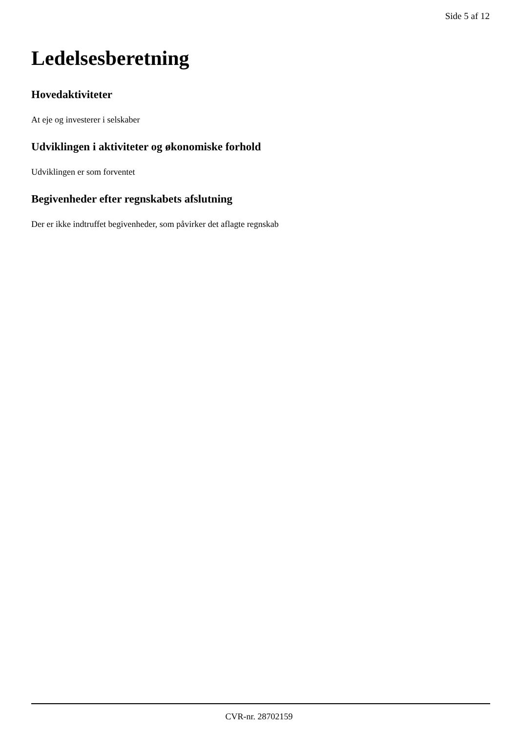Side 5 af 12
Ledelsesberetning
Hovedaktiviteter
At eje og investerer i selskaber
Udviklingen i aktiviteter og økonomiske forhold
Udviklingen er som forventet
Begivenheder efter regnskabets afslutning
Der er ikke indtruffet begivenheder, som påvirker det aflagte regnskab
CVR-nr. 28702159